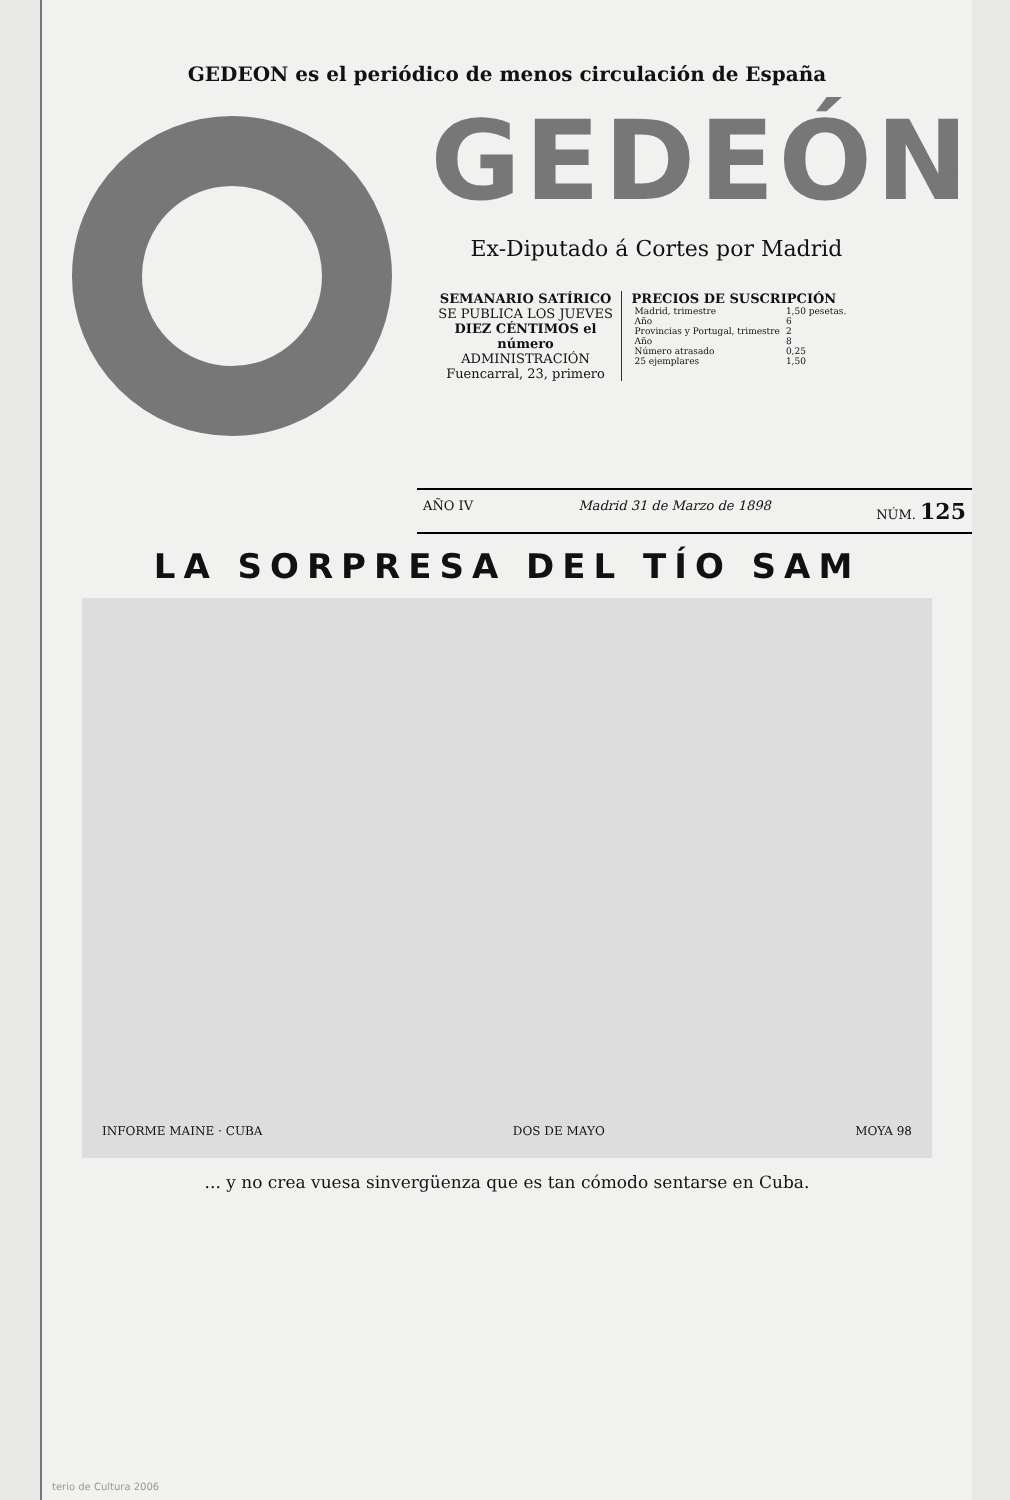GEDEON es el periódico de menos circulación de España
GEDEÓN
Ex-Diputado á Cortes por Madrid
SEMANARIO SATÍRICO
SE PUBLICA LOS JUEVES
DIEZ CÉNTIMOS el número
ADMINISTRACIÓN
Fuencarral, 23, primero
PRECIOS DE SUSCRIPCIÓN
| Madrid, trimestre | 1,50 pesetas. |
| Año | 6 |
| Provincias y Portugal, trimestre | 2 |
| Año | 8 |
| Número atrasado | 0,25 |
| 25 ejemplares | 1,50 |
AÑO IV Madrid 31 de Marzo de 1898 NÚM. 125
LA SORPRESA DEL TÍO SAM
INFORME MAINE · CUBA DOS DE MAYO MOYA 98
... y no crea vuesa sinvergüenza que es tan cómodo sentarse en Cuba.
terio de Cultura 2006